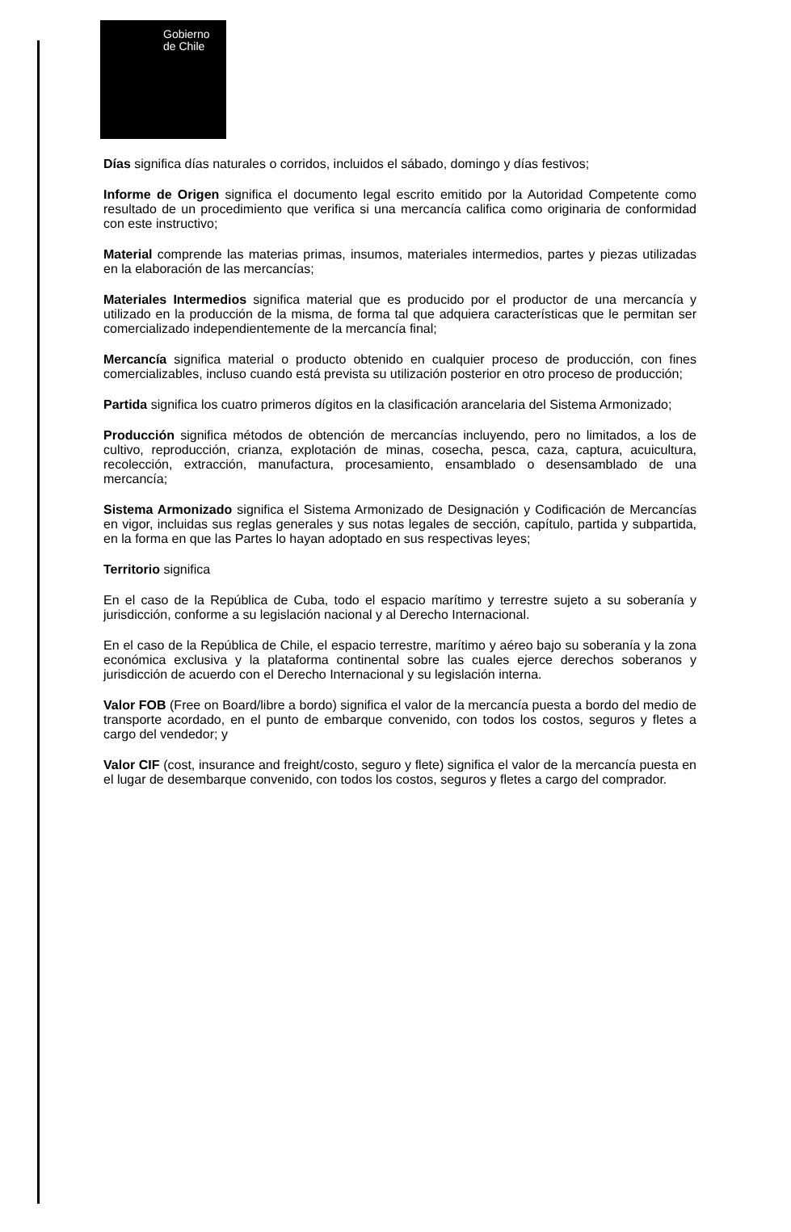Gobierno
de Chile
Días significa días naturales o corridos, incluidos el sábado, domingo y días festivos;
Informe de Origen significa el documento legal escrito emitido por la Autoridad Competente como resultado de un procedimiento que verifica si una mercancía califica como originaria de conformidad con este instructivo;
Material comprende las materias primas, insumos, materiales intermedios, partes y piezas utilizadas en la elaboración de las mercancías;
Materiales Intermedios significa material que es producido por el productor de una mercancía y utilizado en la producción de la misma, de forma tal que adquiera características que le permitan ser comercializado independientemente de la mercancía final;
Mercancía significa material o producto obtenido en cualquier proceso de producción, con fines comercializables, incluso cuando está prevista su utilización posterior en otro proceso de producción;
Partida significa los cuatro primeros dígitos en la clasificación arancelaria del Sistema Armonizado;
Producción significa métodos de obtención de mercancías incluyendo, pero no limitados, a los de cultivo, reproducción, crianza, explotación de minas, cosecha, pesca, caza, captura, acuicultura, recolección, extracción, manufactura, procesamiento, ensamblado o desensamblado de una mercancía;
Sistema Armonizado significa el Sistema Armonizado de Designación y Codificación de Mercancías en vigor, incluidas sus reglas generales y sus notas legales de sección, capítulo, partida y subpartida, en la forma en que las Partes lo hayan adoptado en sus respectivas leyes;
Territorio significa
En el caso de la República de Cuba, todo el espacio marítimo y terrestre sujeto a su soberanía y jurisdicción, conforme a su legislación nacional y al Derecho Internacional.
En el caso de la República de Chile, el espacio terrestre, marítimo y aéreo bajo su soberanía y la zona económica exclusiva y la plataforma continental sobre las cuales ejerce derechos soberanos y jurisdicción de acuerdo con el Derecho Internacional y su legislación interna.
Valor FOB (Free on Board/libre a bordo) significa el valor de la mercancía puesta a bordo del medio de transporte acordado, en el punto de embarque convenido, con todos los costos, seguros y fletes a cargo del vendedor; y
Valor CIF (cost, insurance and freight/costo, seguro y flete) significa el valor de la mercancía puesta en el lugar de desembarque convenido, con todos los costos, seguros y fletes a cargo del comprador.